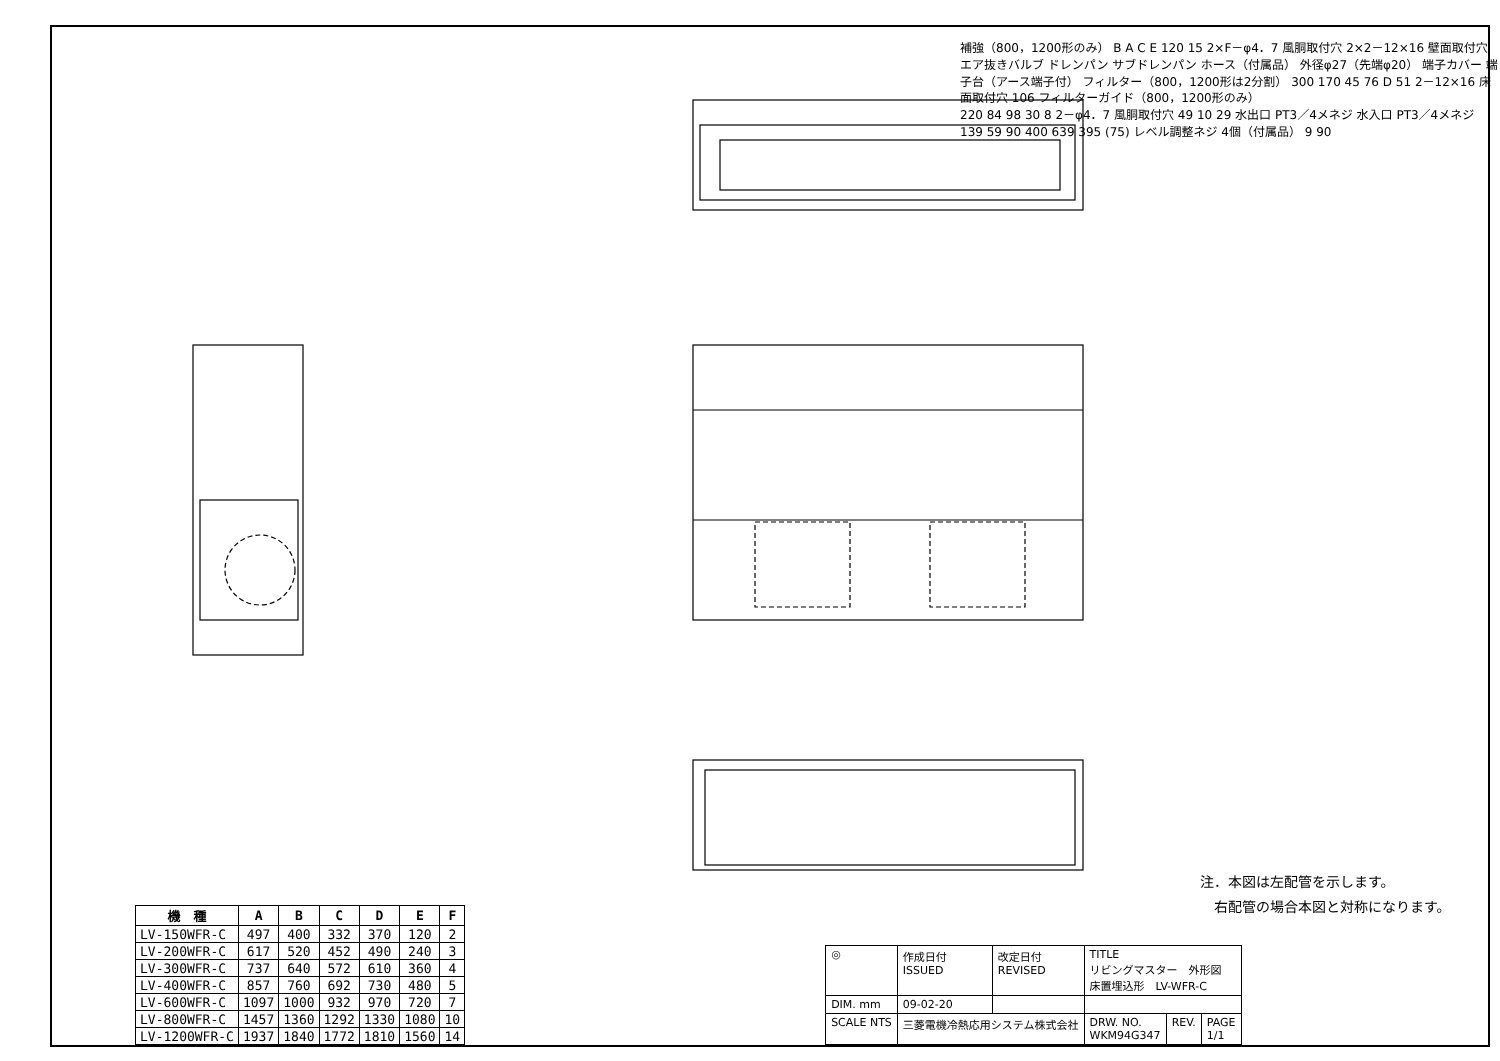補強（800，1200形のみ） B A C E 120 15 2×F－φ4．7 風胴取付穴 2×2－12×16 壁面取付穴 エア抜きバルブ ドレンパン サブドレンパン ホース（付属品） 外径φ27（先端φ20） 端子カバー 端子台（アース端子付） フィルター（800，1200形は2分割） 300 170 45 76 D 51 2－12×16 床面取付穴 106 フィルターガイド（800，1200形のみ）
220 84 98 30 8 2－φ4．7 風胴取付穴 49 10 29 水出口 PT3／4メネジ 水入口 PT3／4メネジ 139 59 90 400 639 395 (75) レベル調整ネジ 4個（付属品） 9 90
注．本図は左配管を示します。
　右配管の場合本図と対称になります。
| 機 種 | A | B | C | D | E | F |
| --- | --- | --- | --- | --- | --- | --- |
| LV-150WFR-C | 497 | 400 | 332 | 370 | 120 | 2 |
| LV-200WFR-C | 617 | 520 | 452 | 490 | 240 | 3 |
| LV-300WFR-C | 737 | 640 | 572 | 610 | 360 | 4 |
| LV-400WFR-C | 857 | 760 | 692 | 730 | 480 | 5 |
| LV-600WFR-C | 1097 | 1000 | 932 | 970 | 720 | 7 |
| LV-800WFR-C | 1457 | 1360 | 1292 | 1330 | 1080 | 10 |
| LV-1200WFR-C | 1937 | 1840 | 1772 | 1810 | 1560 | 14 |
| ◎ | 作成日付 ISSUED | 改定日付 REVISED | TITLE リビングマスター 外形図 床置埋込形 LV-WFR-C | | |
| DIM. mm | 09-02-20 | | | | |
| SCALE NTS | 三菱電機冷熱応用システム株式会社 | | DRW. NO. WKM94G347 | REV. | PAGE 1/1 |